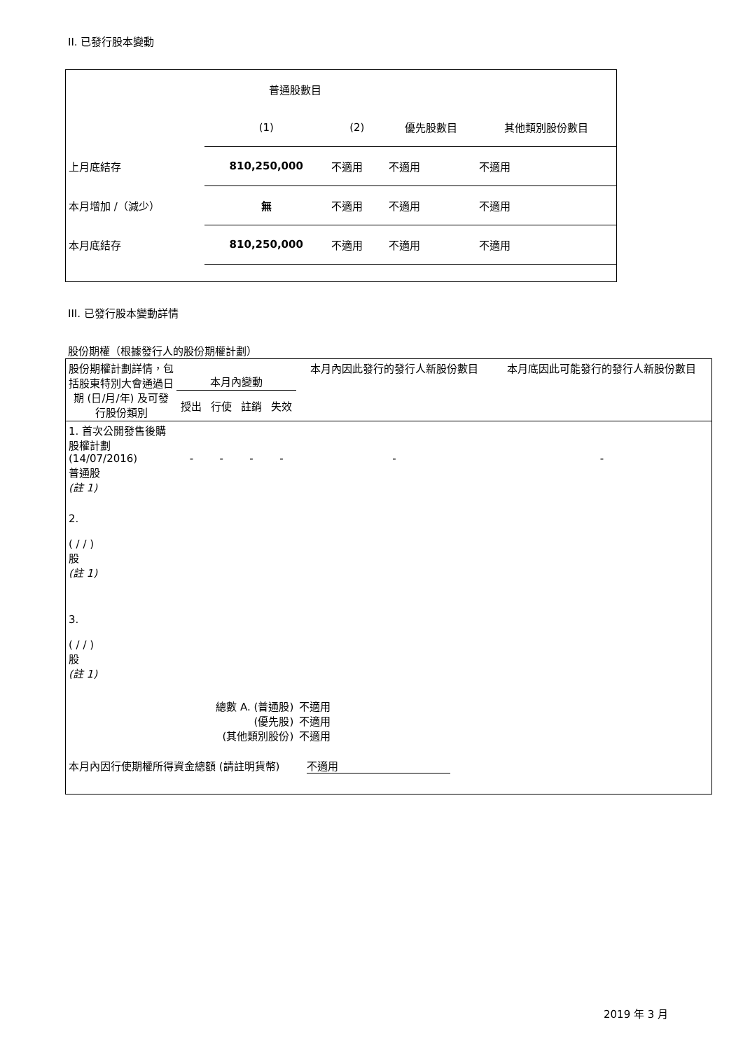II. 已發行股本變動
| | 普通股數目 | | | |
| | (1) | (2) | 優先股數目 | 其他類別股份數目 |
| 上月底結存 | 810,250,000 | 不適用 | 不適用 | 不適用 |
| 本月增加 /（減少） | 無 | 不適用 | 不適用 | 不適用 |
| 本月底結存 | 810,250,000 | 不適用 | 不適用 | 不適用 |
III. 已發行股本變動詳情
股份期權（根據發行人的股份期權計劃）
| 股份期權計劃詳情，包括股東特別大會通過日期 (日/月/年) 及可發行股份類別 | 本月內變動 | | | | 本月內因此發行的發行人新股份數目 | 本月底因此可能發行的發行人新股份數目 |
| --- | --- | --- | --- | --- | --- | --- |
| | 授出 | 行使 | 註銷 | 失效 | | |
| 1. 首次公開發售後購股權計劃 (14/07/2016) 普通股 (註 1) | - | - | - | - | - | - |
| 2. ( / / ) 股 (註 1) | | | | | | |
| 3. ( / / ) 股 (註 1) | | | | | | |
| 總數 A. (普通股) (優先股) (其他類別股份) | | | | | 不適用 不適用 不適用 | |
| 本月內因行使期權所得資金總額 (請註明貨幣) 不適用 | | | | | | |
2019 年 3 月